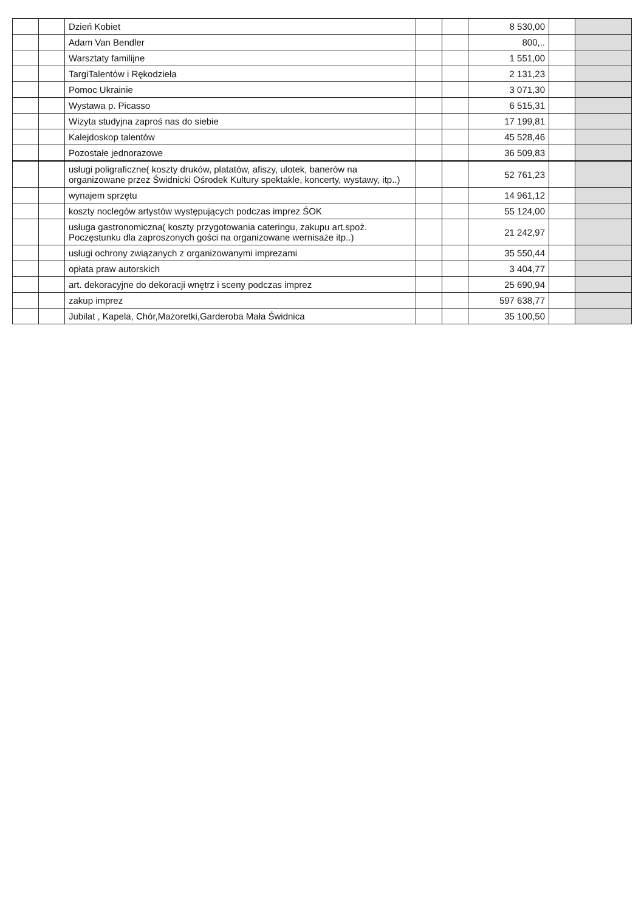| | | Dzień Kobiet | | | 8 530,00 | | |
| | | Adam Van Bendler | | | 800,.. | | |
| | | Warsztaty familijne | | | 1 551,00 | | |
| | | TargiTalentów i Rękodzieła | | | 2 131,23 | | |
| | | Pomoc Ukrainie | | | 3 071,30 | | |
| | | Wystawa p. Picasso | | | 6 515,31 | | |
| | | Wizyta studyjna zaproś nas do siebie | | | 17 199,81 | | |
| | | Kalejdoskop talentów | | | 45 528,46 | | |
| | | Pozostałe jednorazowe | | | 36 509,83 | | |
| | | usługi poligraficzne( koszty druków, platatów, afiszy, ulotek, banerów na organizowane przez Świdnicki Ośrodek Kultury spektakle, koncerty, wystawy, itp..) | | | 52 761,23 | | |
| | | wynajem sprzętu | | | 14 961,12 | | |
| | | koszty noclegów artystów występujących podczas imprez ŚOK | | | 55 124,00 | | |
| | | usługa gastronomiczna( koszty przygotowania cateringu, zakupu art.spoż. Poczęstunku dla zaproszonych gości na organizowane wernisaże itp..) | | | 21 242,97 | | |
| | | usługi ochrony związanych z organizowanymi imprezami | | | 35 550,44 | | |
| | | opłata praw autorskich | | | 3 404,77 | | |
| | | art. dekoracyjne do dekoracji wnętrz i sceny podczas imprez | | | 25 690,94 | | |
| | | zakup imprez | | | 597 638,77 | | |
| | | Jubilat , Kapela, Chór,Mażoretki,Garderoba Mała Świdnica | | | 35 100,50 | | |